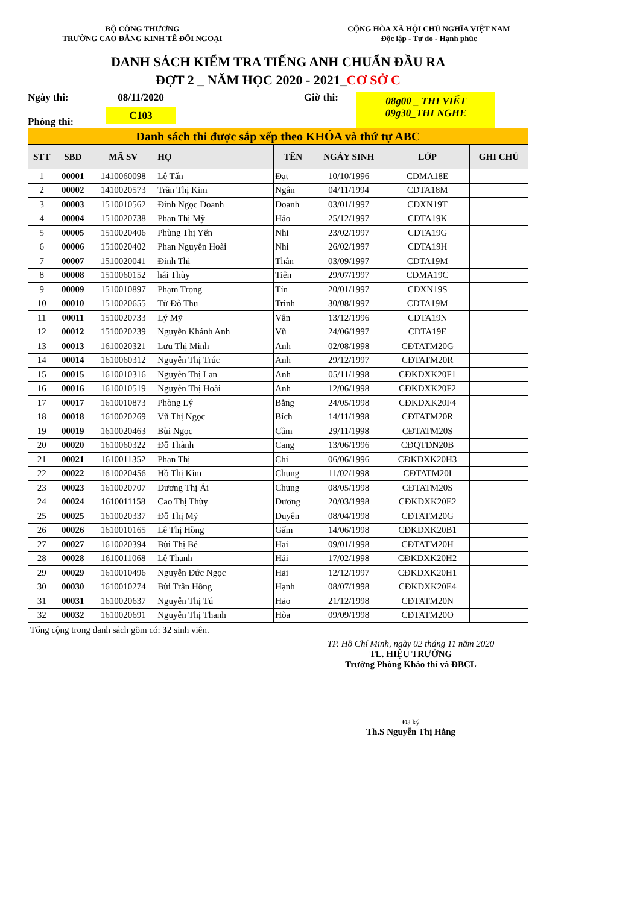BỘ CÔNG THƯƠNG
TRƯỜNG CAO ĐẲNG KINH TẾ ĐỐI NGOẠI
CỘNG HÒA XÃ HỘI CHỦ NGHĨA VIỆT NAM
Độc lập - Tự do - Hạnh phúc
DANH SÁCH KIỂM TRA TIẾNG ANH CHUẨN ĐẦU RA
ĐỢT 2 _ NĂM HỌC 2020 - 2021_CƠ SỞ C
Ngày thi:
Phòng thi:
08/11/2020
C103
Giờ thi:
08g00 _ THI VIẾT
09g30_THI NGHE
| Danh sách thi được sắp xếp theo KHÓA và thứ tự ABC | | | | | | | |
| STT | SBD | MÃ SV | HỌ | TÊN | NGÀY SINH | LỚP | GHI CHÚ |
| 1 | 00001 | 1410060098 | Lê Tấn | Đạt | 10/10/1996 | CDMA18E | |
| 2 | 00002 | 1410020573 | Trần Thị Kim | Ngân | 04/11/1994 | CDTA18M | |
| 3 | 00003 | 1510010562 | Đinh Ngọc Doanh | Doanh | 03/01/1997 | CDXN19T | |
| 4 | 00004 | 1510020738 | Phan Thị Mỹ | Hảo | 25/12/1997 | CDTA19K | |
| 5 | 00005 | 1510020406 | Phùng Thị Yến | Nhi | 23/02/1997 | CDTA19G | |
| 6 | 00006 | 1510020402 | Phan Nguyễn Hoài | Nhi | 26/02/1997 | CDTA19H | |
| 7 | 00007 | 1510020041 | Đinh Thị | Thân | 03/09/1997 | CDTA19M | |
| 8 | 00008 | 1510060152 | hái Thùy | Tiên | 29/07/1997 | CDMA19C | |
| 9 | 00009 | 1510010897 | Phạm Trọng | Tín | 20/01/1997 | CDXN19S | |
| 10 | 00010 | 1510020655 | Từ Đỗ Thu | Trinh | 30/08/1997 | CDTA19M | |
| 11 | 00011 | 1510020733 | Lý Mỹ | Vân | 13/12/1996 | CDTA19N | |
| 12 | 00012 | 1510020239 | Nguyễn Khánh Anh | Vũ | 24/06/1997 | CDTA19E | |
| 13 | 00013 | 1610020321 | Lưu Thị Minh | Anh | 02/08/1998 | CĐTATM20G | |
| 14 | 00014 | 1610060312 | Nguyễn Thị Trúc | Anh | 29/12/1997 | CĐTATM20R | |
| 15 | 00015 | 1610010316 | Nguyễn Thị Lan | Anh | 05/11/1998 | CĐKDXK20F1 | |
| 16 | 00016 | 1610010519 | Nguyễn Thị Hoài | Anh | 12/06/1998 | CĐKDXK20F2 | |
| 17 | 00017 | 1610010873 | Phòng Lý | Bằng | 24/05/1998 | CĐKDXK20F4 | |
| 18 | 00018 | 1610020269 | Vũ Thị Ngọc | Bích | 14/11/1998 | CĐTATM20R | |
| 19 | 00019 | 1610020463 | Bùi Ngọc | Cầm | 29/11/1998 | CĐTATM20S | |
| 20 | 00020 | 1610060322 | Đỗ Thành | Cang | 13/06/1996 | CĐQTDN20B | |
| 21 | 00021 | 1610011352 | Phan Thị | Chi | 06/06/1996 | CĐKDXK20H3 | |
| 22 | 00022 | 1610020456 | Hồ Thị Kim | Chung | 11/02/1998 | CĐTATM20I | |
| 23 | 00023 | 1610020707 | Dương Thị Ái | Chung | 08/05/1998 | CĐTATM20S | |
| 24 | 00024 | 1610011158 | Cao Thị Thùy | Dương | 20/03/1998 | CĐKDXK20E2 | |
| 25 | 00025 | 1610020337 | Đỗ Thị Mỹ | Duyên | 08/04/1998 | CĐTATM20G | |
| 26 | 00026 | 1610010165 | Lê Thị Hồng | Gấm | 14/06/1998 | CĐKDXK20B1 | |
| 27 | 00027 | 1610020394 | Bùi Thị Bé | Hai | 09/01/1998 | CĐTATM20H | |
| 28 | 00028 | 1610011068 | Lê Thanh | Hải | 17/02/1998 | CĐKDXK20H2 | |
| 29 | 00029 | 1610010496 | Nguyễn Đức Ngọc | Hải | 12/12/1997 | CĐKDXK20H1 | |
| 30 | 00030 | 1610010274 | Bùi Trần Hồng | Hạnh | 08/07/1998 | CĐKDXK20E4 | |
| 31 | 00031 | 1610020637 | Nguyễn Thị Tú | Hảo | 21/12/1998 | CĐTATM20N | |
| 32 | 00032 | 1610020691 | Nguyễn Thị Thanh | Hòa | 09/09/1998 | CĐTATM20O | |
Tổng cộng trong danh sách gồm có: 32 sinh viên.
TP. Hồ Chí Minh, ngày 02 tháng 11 năm 2020
TL. HIỆU TRƯỞNG
Trưởng Phòng Khảo thí và ĐBCL
Đã ký
Th.S Nguyễn Thị Hằng